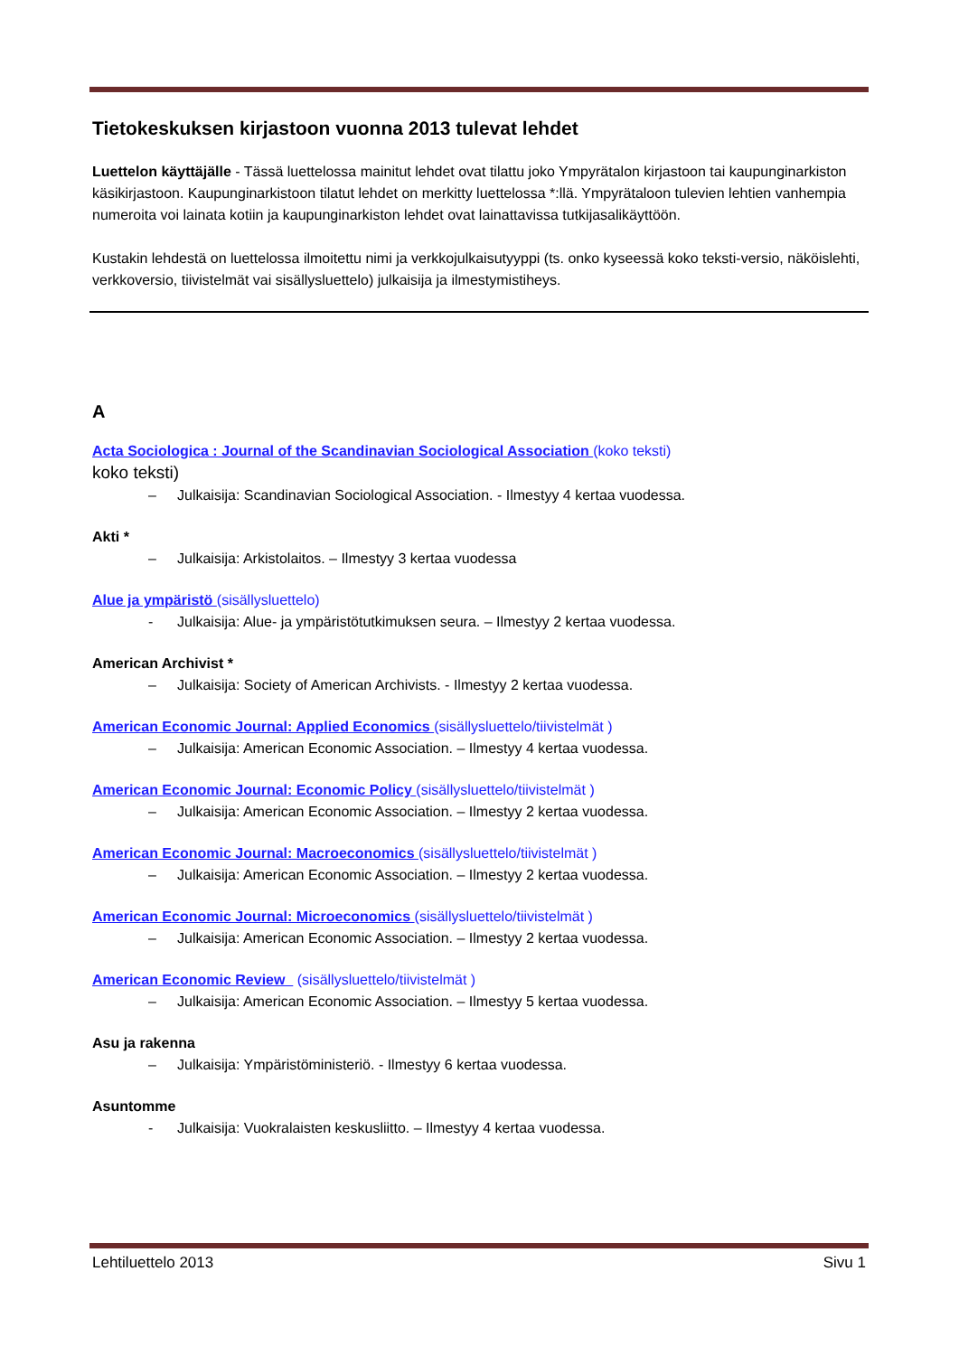Tietokeskuksen kirjastoon vuonna 2013 tulevat lehdet
Luettelon käyttäjälle - Tässä luettelossa mainitut lehdet ovat tilattu joko Ympyrätalon kirjastoon tai kaupunginarkiston käsikirjastoon. Kaupunginarkistoon tilatut lehdet on merkitty luettelossa *:llä. Ympyrätaloon tulevien lehtien vanhempia numeroita voi lainata kotiin ja kaupunginarkiston lehdet ovat lainattavissa tutkijasalikäyttöön.
Kustakin lehdestä on luettelossa ilmoitettu nimi ja verkkojulkaisutyyppi (ts. onko kyseessä koko teksti-versio, näköislehti, verkkoversio, tiivistelmät vai sisällysluettelo) julkaisija ja ilmestymistiheys.
A
Acta Sociologica : Journal of the Scandinavian Sociological Association (koko teksti)
koko teksti)
– Julkaisija: Scandinavian Sociological Association. - Ilmestyy 4 kertaa vuodessa.
Akti *
– Julkaisija: Arkistolaitos. – Ilmestyy 3 kertaa vuodessa
Alue ja ympäristö (sisällysluettelo)
- Julkaisija: Alue- ja ympäristötutkimuksen seura. – Ilmestyy 2 kertaa vuodessa.
American Archivist *
– Julkaisija: Society of American Archivists. - Ilmestyy 2 kertaa vuodessa.
American Economic Journal: Applied Economics (sisällysluettelo/tiivistelmät )
– Julkaisija: American Economic Association. – Ilmestyy 4 kertaa vuodessa.
American Economic Journal: Economic Policy (sisällysluettelo/tiivistelmät )
– Julkaisija: American Economic Association. – Ilmestyy 2 kertaa vuodessa.
American Economic Journal: Macroeconomics (sisällysluettelo/tiivistelmät )
– Julkaisija: American Economic Association. – Ilmestyy 2 kertaa vuodessa.
American Economic Journal: Microeconomics (sisällysluettelo/tiivistelmät )
– Julkaisija: American Economic Association. – Ilmestyy 2 kertaa vuodessa.
American Economic Review (sisällysluettelo/tiivistelmät )
– Julkaisija: American Economic Association. – Ilmestyy 5 kertaa vuodessa.
Asu ja rakenna
– Julkaisija: Ympäristöministeriö. - Ilmestyy 6 kertaa vuodessa.
Asuntomme
- Julkaisija: Vuokralaisten keskusliitto. – Ilmestyy 4 kertaa vuodessa.
Lehtiluettelo 2013 Sivu 1